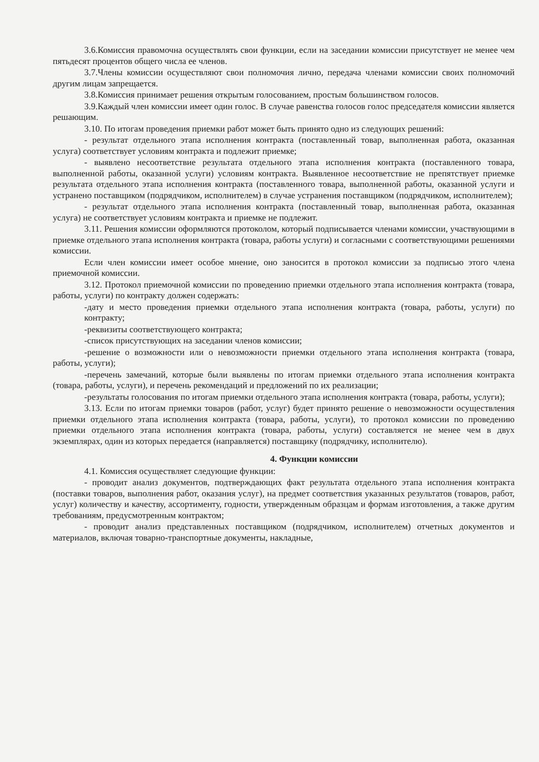3.6.Комиссия правомочна осуществлять свои функции, если на заседании комиссии присутствует не менее чем пятьдесят процентов общего числа ее членов.
3.7.Члены комиссии осуществляют свои полномочия лично, передача членами комиссии своих полномочий другим лицам запрещается.
3.8.Комиссия принимает решения открытым голосованием, простым большинством голосов.
3.9.Каждый член комиссии имеет один голос. В случае равенства голосов голос председателя комиссии является решающим.
3.10. По итогам проведения приемки работ может быть принято одно из следующих решений:
- результат отдельного этапа исполнения контракта (поставленный товар, выполненная работа, оказанная услуга) соответствует условиям контракта и подлежит приемке;
- выявлено несоответствие результата отдельного этапа исполнения контракта (поставленного товара, выполненной работы, оказанной услуги) условиям контракта. Выявленное несоответствие не препятствует приемке результата отдельного этапа исполнения контракта (поставленного товара, выполненной работы, оказанной услуги и устранено поставщиком (подрядчиком, исполнителем) в случае устранения поставщиком (подрядчиком, исполнителем);
- результат отдельного этапа исполнения контракта (поставленный товар, выполненная работа, оказанная услуга) не соответствует условиям контракта и приемке не подлежит.
3.11. Решения комиссии оформляются протоколом, который подписывается членами комиссии, участвующими в приемке отдельного этапа исполнения контракта (товара, работы услуги) и согласными с соответствующими решениями комиссии.
Если член комиссии имеет особое мнение, оно заносится в протокол комиссии за подписью этого члена приемочной комиссии.
3.12. Протокол приемочной комиссии по проведению приемки отдельного этапа исполнения контракта (товара, работы, услуги) по контракту должен содержать:
-дату и место проведения приемки отдельного этапа исполнения контракта (товара, работы, услуги) по контракту;
-реквизиты соответствующего контракта;
-список присутствующих на заседании членов комиссии;
-решение о возможности или о невозможности приемки отдельного этапа исполнения контракта (товара, работы, услуги);
-перечень замечаний, которые были выявлены по итогам приемки отдельного этапа исполнения контракта (товара, работы, услуги), и перечень рекомендаций и предложений по их реализации;
-результаты голосования по итогам приемки отдельного этапа исполнения контракта (товара, работы, услуги);
3.13. Если по итогам приемки товаров (работ, услуг) будет принято решение о невозможности осуществления приемки отдельного этапа исполнения контракта (товара, работы, услуги), то протокол комиссии по проведению приемки отдельного этапа исполнения контракта (товара, работы, услуги) составляется не менее чем в двух экземплярах, один из которых передается (направляется) поставщику (подрядчику, исполнителю).
4. Функции комиссии
4.1. Комиссия осуществляет следующие функции:
- проводит анализ документов, подтверждающих факт результата отдельного этапа исполнения контракта (поставки товаров, выполнения работ, оказания услуг), на предмет соответствия указанных результатов (товаров, работ, услуг) количеству и качеству, ассортименту, годности, утвержденным образцам и формам изготовления, а также другим требованиям, предусмотренным контрактом;
- проводит анализ представленных поставщиком (подрядчиком, исполнителем) отчетных документов и материалов, включая товарно-транспортные документы, накладные,